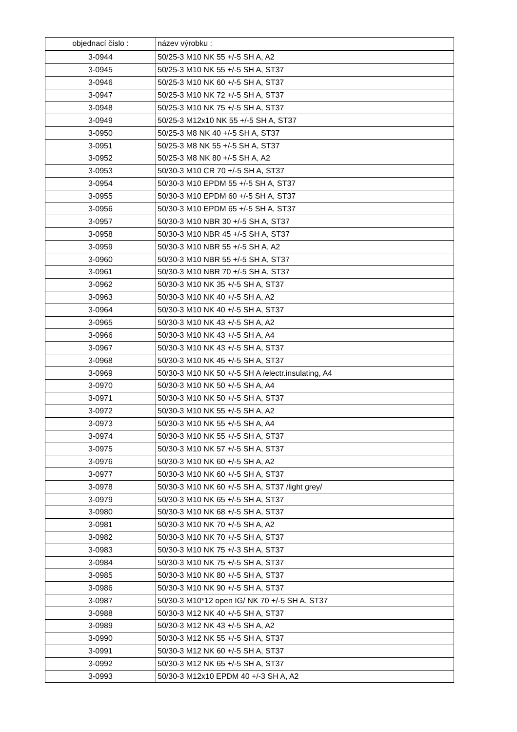| objednací číslo : | název výrobku : |
| --- | --- |
| 3-0944 | 50/25-3 M10 NK 55 +/-5 SH A, A2 |
| 3-0945 | 50/25-3 M10 NK 55 +/-5 SH A, ST37 |
| 3-0946 | 50/25-3 M10 NK 60 +/-5 SH A, ST37 |
| 3-0947 | 50/25-3 M10 NK 72 +/-5 SH A, ST37 |
| 3-0948 | 50/25-3 M10 NK 75 +/-5 SH A, ST37 |
| 3-0949 | 50/25-3 M12x10 NK 55 +/-5 SH A, ST37 |
| 3-0950 | 50/25-3 M8 NK 40 +/-5 SH A, ST37 |
| 3-0951 | 50/25-3 M8 NK 55 +/-5 SH A, ST37 |
| 3-0952 | 50/25-3 M8 NK 80 +/-5 SH A, A2 |
| 3-0953 | 50/30-3 M10 CR 70 +/-5 SH A, ST37 |
| 3-0954 | 50/30-3 M10 EPDM 55 +/-5 SH A, ST37 |
| 3-0955 | 50/30-3 M10 EPDM 60 +/-5 SH A, ST37 |
| 3-0956 | 50/30-3 M10 EPDM 65 +/-5 SH A, ST37 |
| 3-0957 | 50/30-3 M10 NBR 30 +/-5 SH A, ST37 |
| 3-0958 | 50/30-3 M10 NBR 45 +/-5 SH A, ST37 |
| 3-0959 | 50/30-3 M10 NBR 55 +/-5 SH A, A2 |
| 3-0960 | 50/30-3 M10 NBR 55 +/-5 SH A, ST37 |
| 3-0961 | 50/30-3 M10 NBR 70 +/-5 SH A, ST37 |
| 3-0962 | 50/30-3 M10 NK 35 +/-5 SH A, ST37 |
| 3-0963 | 50/30-3 M10 NK 40 +/-5 SH A, A2 |
| 3-0964 | 50/30-3 M10 NK 40 +/-5 SH A, ST37 |
| 3-0965 | 50/30-3 M10 NK 43 +/-5 SH A, A2 |
| 3-0966 | 50/30-3 M10 NK 43 +/-5 SH A, A4 |
| 3-0967 | 50/30-3 M10 NK 43 +/-5 SH A, ST37 |
| 3-0968 | 50/30-3 M10 NK 45 +/-5 SH A, ST37 |
| 3-0969 | 50/30-3 M10 NK 50 +/-5 SH A /electr.insulating, A4 |
| 3-0970 | 50/30-3 M10 NK 50 +/-5 SH A, A4 |
| 3-0971 | 50/30-3 M10 NK 50 +/-5 SH A, ST37 |
| 3-0972 | 50/30-3 M10 NK 55 +/-5 SH A, A2 |
| 3-0973 | 50/30-3 M10 NK 55 +/-5 SH A, A4 |
| 3-0974 | 50/30-3 M10 NK 55 +/-5 SH A, ST37 |
| 3-0975 | 50/30-3 M10 NK 57 +/-5 SH A, ST37 |
| 3-0976 | 50/30-3 M10 NK 60 +/-5 SH A, A2 |
| 3-0977 | 50/30-3 M10 NK 60 +/-5 SH A, ST37 |
| 3-0978 | 50/30-3 M10 NK 60 +/-5 SH A, ST37 /light grey/ |
| 3-0979 | 50/30-3 M10 NK 65 +/-5 SH A, ST37 |
| 3-0980 | 50/30-3 M10 NK 68 +/-5 SH A, ST37 |
| 3-0981 | 50/30-3 M10 NK 70 +/-5 SH A, A2 |
| 3-0982 | 50/30-3 M10 NK 70 +/-5 SH A, ST37 |
| 3-0983 | 50/30-3 M10 NK 75 +/-3 SH A, ST37 |
| 3-0984 | 50/30-3 M10 NK 75 +/-5 SH A, ST37 |
| 3-0985 | 50/30-3 M10 NK 80 +/-5 SH A, ST37 |
| 3-0986 | 50/30-3 M10 NK 90 +/-5 SH A, ST37 |
| 3-0987 | 50/30-3 M10*12 open IG/ NK 70 +/-5 SH A, ST37 |
| 3-0988 | 50/30-3 M12 NK 40 +/-5 SH A, ST37 |
| 3-0989 | 50/30-3 M12 NK 43 +/-5 SH A, A2 |
| 3-0990 | 50/30-3 M12 NK 55 +/-5 SH A, ST37 |
| 3-0991 | 50/30-3 M12 NK 60 +/-5 SH A, ST37 |
| 3-0992 | 50/30-3 M12 NK 65 +/-5 SH A, ST37 |
| 3-0993 | 50/30-3 M12x10 EPDM 40 +/-3 SH A, A2 |